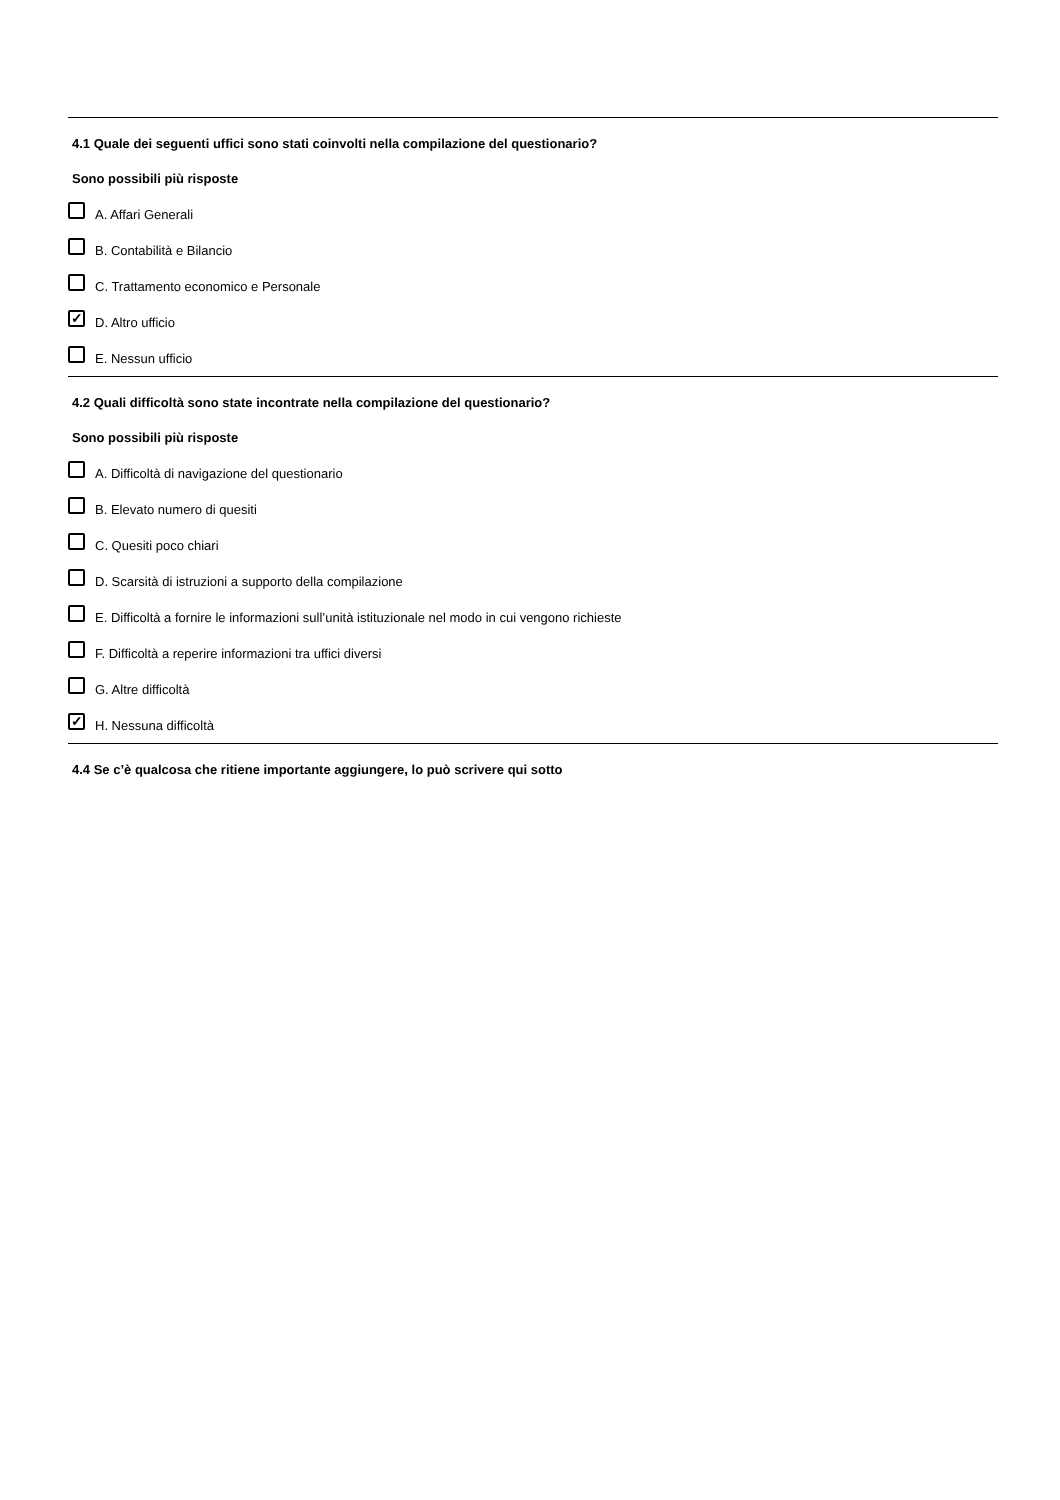4.1 Quale dei seguenti uffici sono stati coinvolti nella compilazione del questionario?
Sono possibili più risposte
A. Affari Generali
B. Contabilità e Bilancio
C. Trattamento economico e Personale
✓ D. Altro ufficio
E. Nessun ufficio
4.2 Quali difficoltà sono state incontrate nella compilazione del questionario?
Sono possibili più risposte
A. Difficoltà di navigazione del questionario
B. Elevato numero di quesiti
C. Quesiti poco chiari
D. Scarsità di istruzioni a supporto della compilazione
E. Difficoltà a fornire le informazioni sull’unità istituzionale nel modo in cui vengono richieste
F. Difficoltà a reperire informazioni tra uffici diversi
G. Altre difficoltà
✓ H. Nessuna difficoltà
4.4 Se c’è qualcosa che ritiene importante aggiungere, lo può scrivere qui sotto